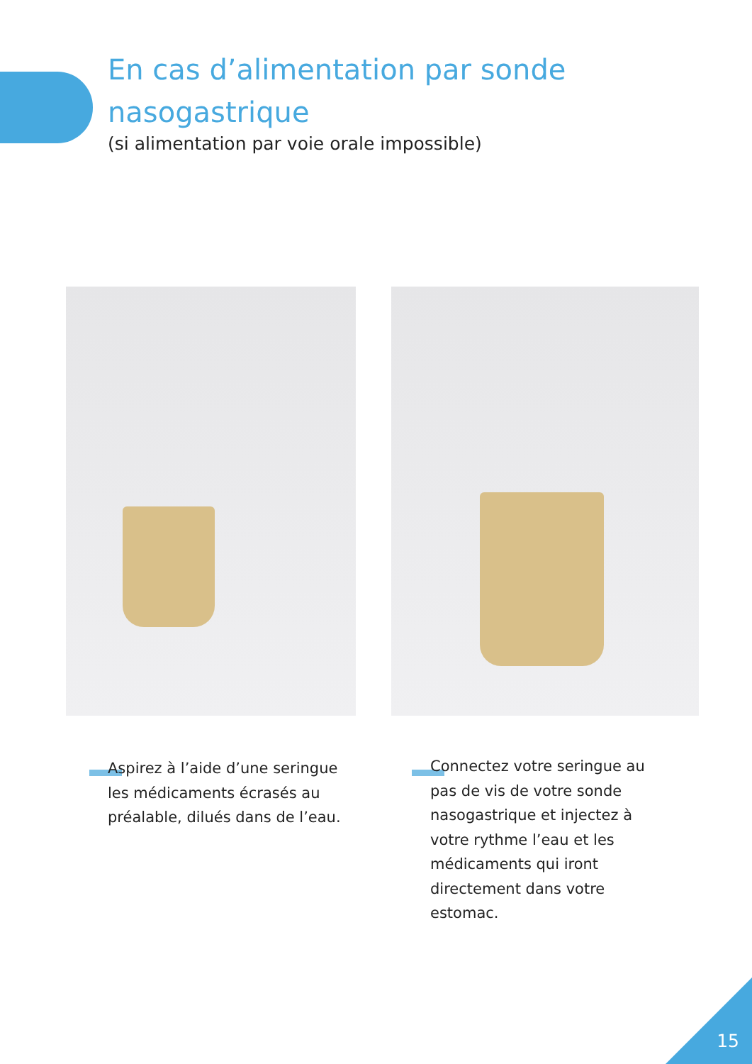En cas d’alimentation par sonde
nasogastrique
(si alimentation par voie orale impossible)
Aspirez à l’aide d’une seringue les médicaments écrasés au préalable, dilués dans de l’eau.
Connectez votre seringue au pas de vis de votre sonde nasogastrique et injectez à votre rythme l’eau et les médicaments qui iront directement dans votre estomac.
15